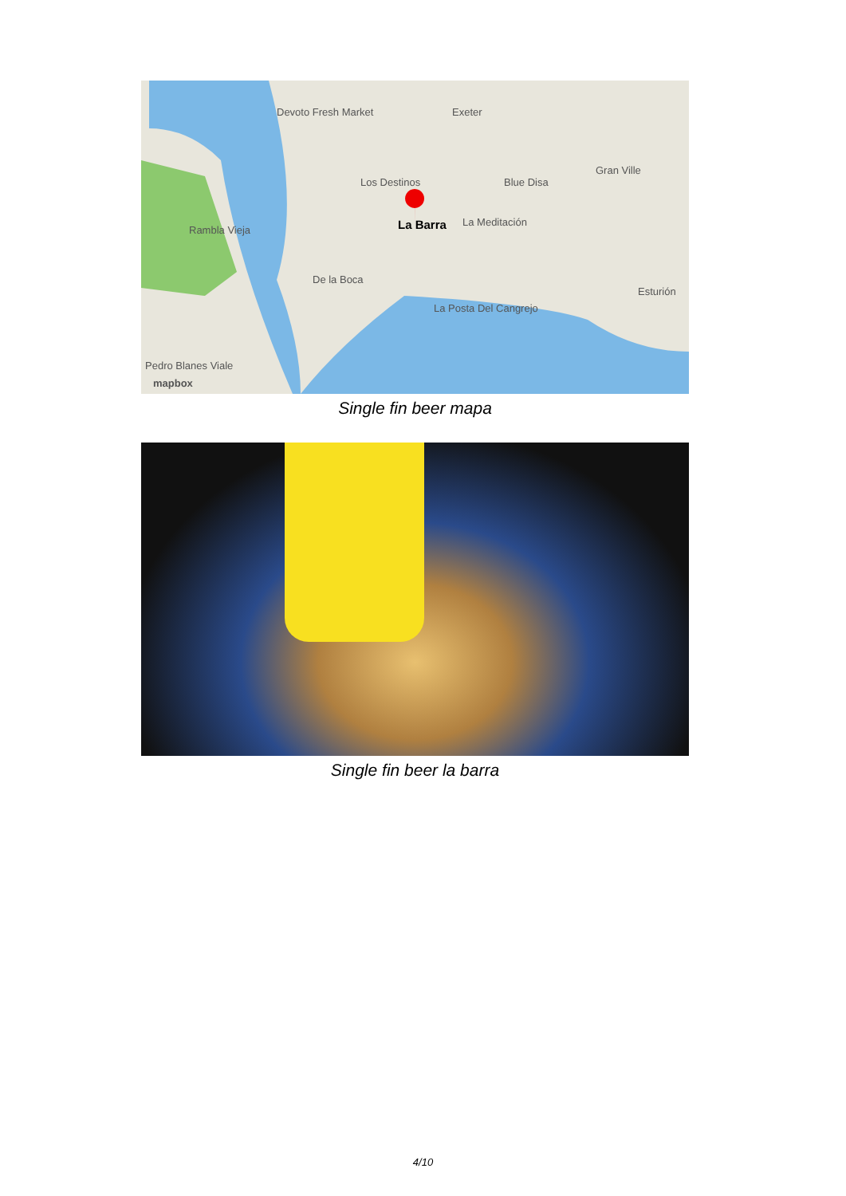Devoto Fresh Market Exeter
Gran Ville
Blue Disa Los Destinos
La Barra La Meditación
De la Boca
La Posta Del Cangrejo
Esturión
Rambla Vieja
Pedro Blanes Viale
mapbox
Single fin beer mapa
Single fin beer la barra
4/10